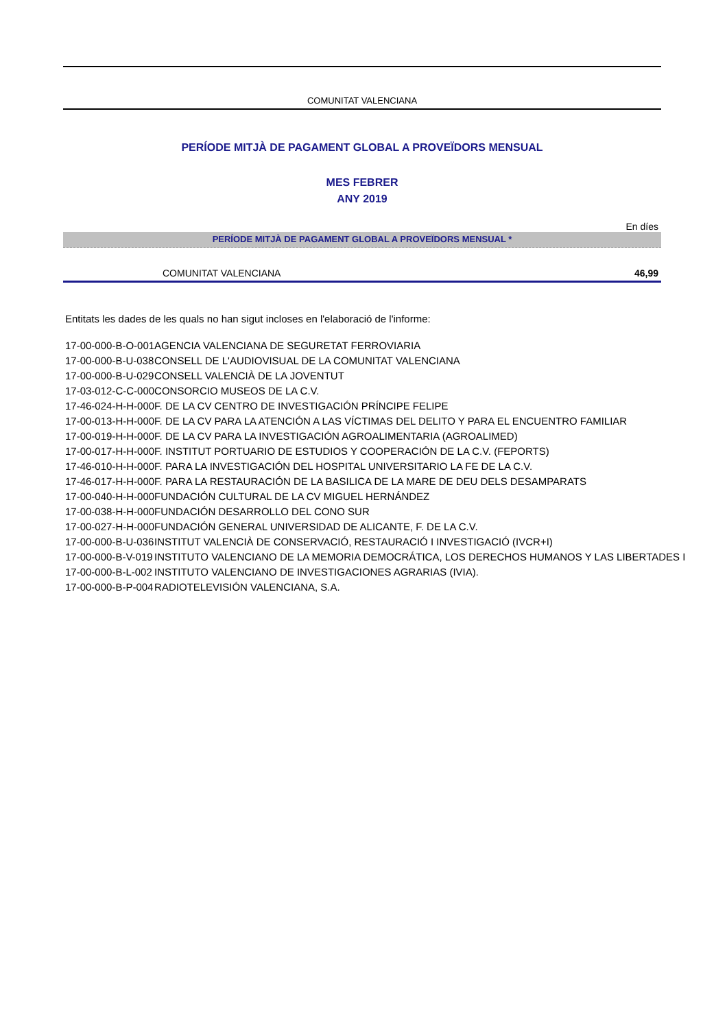COMUNITAT VALENCIANA
PERÍODE MITJÀ DE PAGAMENT GLOBAL A PROVEÏDORS MENSUAL
MES FEBRER
ANY 2019
En díes
PERÍODE MITJÀ DE PAGAMENT GLOBAL A PROVEÏDORS MENSUAL *
COMUNITAT VALENCIANA 46,99
Entitats les dades de les quals no han sigut incloses en l'elaboració de l'informe:
| 17-00-000-B-O-001 | AGENCIA VALENCIANA DE SEGURETAT FERROVIARIA |
| 17-00-000-B-U-038 | CONSELL DE L'AUDIOVISUAL DE LA COMUNITAT VALENCIANA |
| 17-00-000-B-U-029 | CONSELL VALENCIÀ DE LA JOVENTUT |
| 17-03-012-C-C-000 | CONSORCIO MUSEOS DE LA C.V. |
| 17-46-024-H-H-000 | F. DE LA CV CENTRO DE INVESTIGACIÓN PRÍNCIPE FELIPE |
| 17-00-013-H-H-000 | F. DE LA CV PARA LA ATENCIÓN A LAS VÍCTIMAS DEL DELITO Y PARA EL ENCUENTRO FAMILIAR |
| 17-00-019-H-H-000 | F. DE LA CV PARA LA INVESTIGACIÓN AGROALIMENTARIA (AGROALIMED) |
| 17-00-017-H-H-000 | F. INSTITUT PORTUARIO DE ESTUDIOS Y COOPERACIÓN DE LA C.V. (FEPORTS) |
| 17-46-010-H-H-000 | F. PARA LA INVESTIGACIÓN DEL HOSPITAL UNIVERSITARIO LA FE DE LA C.V. |
| 17-46-017-H-H-000 | F. PARA LA RESTAURACIÓN DE LA BASILICA DE LA MARE DE DEU DELS DESAMPARATS |
| 17-00-040-H-H-000 | FUNDACIÓN CULTURAL DE LA CV MIGUEL HERNÁNDEZ |
| 17-00-038-H-H-000 | FUNDACIÓN DESARROLLO DEL CONO SUR |
| 17-00-027-H-H-000 | FUNDACIÓN GENERAL UNIVERSIDAD DE ALICANTE, F. DE LA C.V. |
| 17-00-000-B-U-036 | INSTITUT VALENCIÀ DE CONSERVACIÓ, RESTAURACIÓ I INVESTIGACIÓ (IVCR+I) |
| 17-00-000-B-V-019 | INSTITUTO VALENCIANO DE LA MEMORIA DEMOCRÁTICA, LOS DERECHOS HUMANOS Y LAS LIBERTADES I |
| 17-00-000-B-L-002 | INSTITUTO VALENCIANO DE INVESTIGACIONES AGRARIAS (IVIA). |
| 17-00-000-B-P-004 | RADIOTELEVISIÓN VALENCIANA, S.A. |